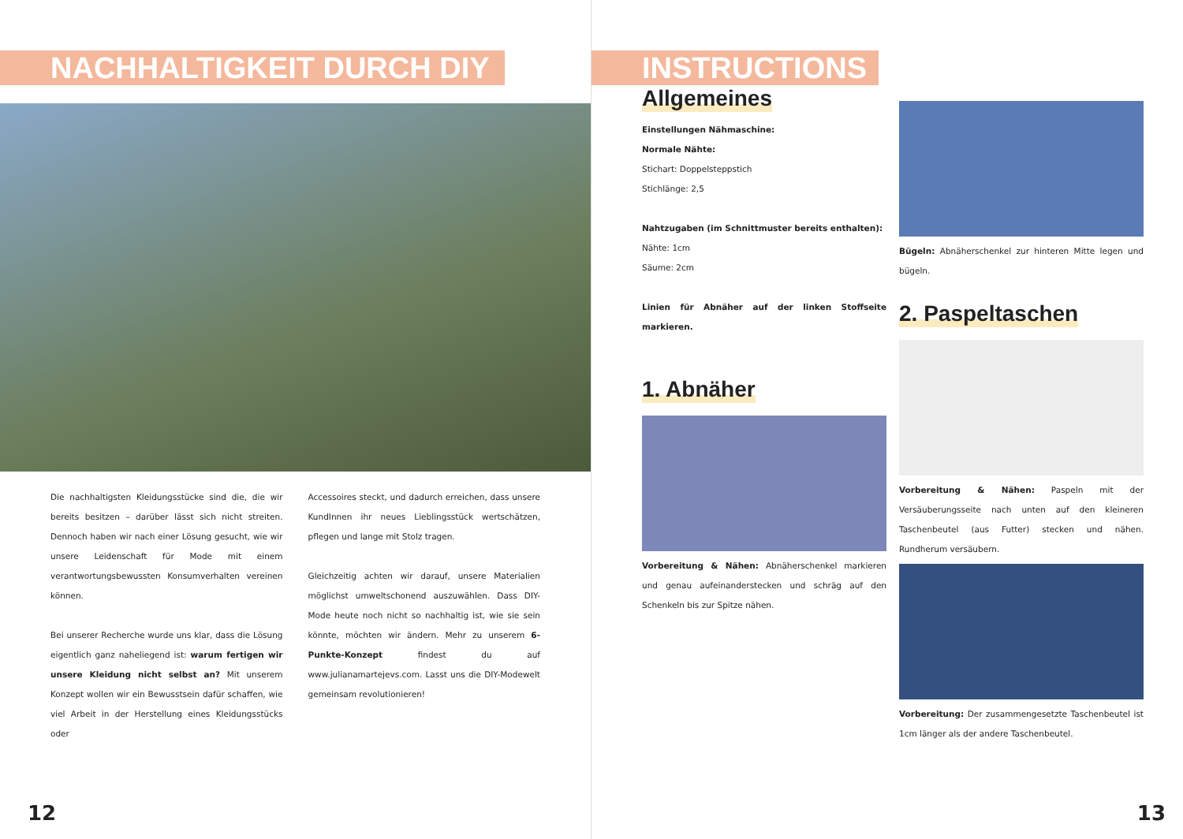NACHHALTIGKEIT DURCH DIY
Die nachhaltigsten Kleidungsstücke sind die, die wir bereits besitzen – darüber lässt sich nicht streiten. Dennoch haben wir nach einer Lösung gesucht, wie wir unsere Leidenschaft für Mode mit einem verantwortungsbewussten Konsumverhalten vereinen können.
Bei unserer Recherche wurde uns klar, dass die Lösung eigentlich ganz naheliegend ist: warum fertigen wir unsere Kleidung nicht selbst an? Mit unserem Konzept wollen wir ein Bewusstsein dafür schaffen, wie viel Arbeit in der Herstellung eines Kleidungsstücks oder
Accessoires steckt, und dadurch erreichen, dass unsere KundInnen ihr neues Lieblingsstück wertschätzen, pflegen und lange mit Stolz tragen.
Gleichzeitig achten wir darauf, unsere Materialien möglichst umweltschonend auszuwählen. Dass DIY-Mode heute noch nicht so nachhaltig ist, wie sie sein könnte, möchten wir ändern. Mehr zu unserem 6-Punkte-Konzept findest du auf www.julianamartejevs.com. Lasst uns die DIY-Modewelt gemeinsam revolutionieren!
12
INSTRUCTIONS
Allgemeines
Einstellungen Nähmaschine:
Normale Nähte:
Stichart: Doppelsteppstich
Stichlänge: 2,5
Nahtzugaben (im Schnittmuster bereits enthalten):
Nähte: 1cm
Säume: 2cm
Linien für Abnäher auf der linken Stoffseite markieren.
1. Abnäher
Vorbereitung & Nähen: Abnäherschenkel markieren und genau aufeinanderstecken und schräg auf den Schenkeln bis zur Spitze nähen.
Bügeln: Abnäherschenkel zur hinteren Mitte legen und bügeln.
2. Paspeltaschen
Vorbereitung & Nähen: Paspeln mit der Versäuberungsseite nach unten auf den kleineren Taschenbeutel (aus Futter) stecken und nähen. Rundherum versäubern.
Vorbereitung: Der zusammengesetzte Taschenbeutel ist 1cm länger als der andere Taschenbeutel.
13